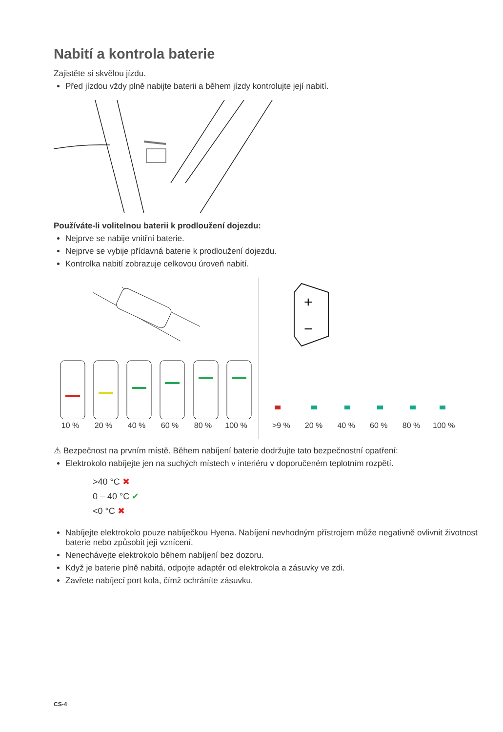Nabití a kontrola baterie
Zajistěte si skvělou jízdu.
Před jízdou vždy plně nabijte baterii a během jízdy kontrolujte její nabití.
Používáte-li volitelnou baterii k prodloužení dojezdu:
Nejprve se nabije vnitřní baterie.
Nejprve se vybije přídavná baterie k prodloužení dojezdu.
Kontrolka nabití zobrazuje celkovou úroveň nabití.
10 % 20 % 40 % 60 % 80 % 100 %
+
−
>9 % 20 % 40 % 60 % 80 % 100 %
⚠ Bezpečnost na prvním místě. Během nabíjení baterie dodržujte tato bezpečnostní opatření:
Elektrokolo nabíjejte jen na suchých místech v interiéru v doporučeném teplotním rozpětí.
>40 °C ✖
0 – 40 °C ✔
<0 °C ✖
Nabíjejte elektrokolo pouze nabíječkou Hyena. Nabíjení nevhodným přístrojem může negativně ovlivnit životnost baterie nebo způsobit její vznícení.
Nenechávejte elektrokolo během nabíjení bez dozoru.
Když je baterie plně nabitá, odpojte adaptér od elektrokola a zásuvky ve zdi.
Zavřete nabíjecí port kola, čímž ochráníte zásuvku.
CS-4